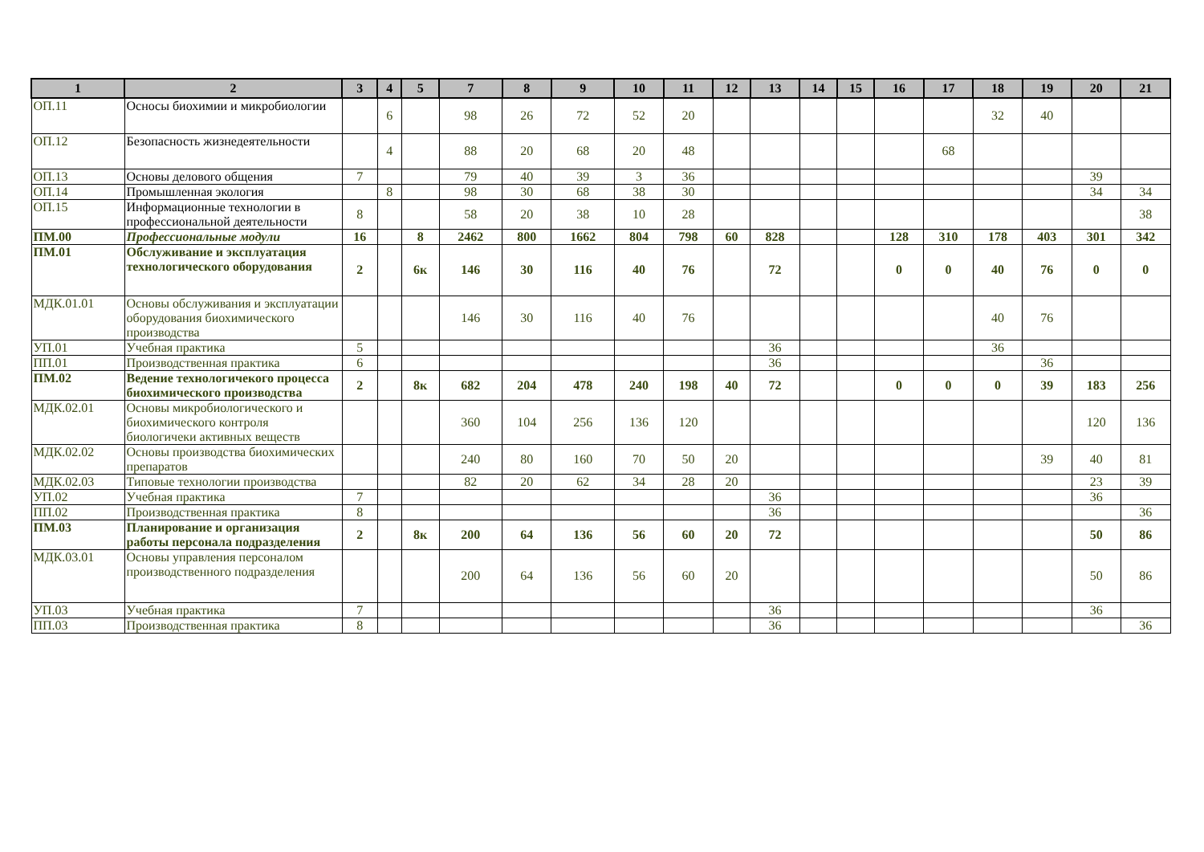| 1 | 2 | 3 | 4 | 5 | 7 | 8 | 9 | 10 | 11 | 12 | 13 | 14 | 15 | 16 | 17 | 18 | 19 | 20 | 21 |
| --- | --- | --- | --- | --- | --- | --- | --- | --- | --- | --- | --- | --- | --- | --- | --- | --- | --- | --- | --- |
| ОП.11 | Осносы биохимии и микробиологии | | 6 | | 98 | 26 | 72 | 52 | 20 | | | | | | | 32 | 40 | | |
| ОП.12 | Безопасность жизнедеятельности | | 4 | | 88 | 20 | 68 | 20 | 48 | | | | | | 68 | | | | |
| ОП.13 | Основы делового общения | 7 | | | 79 | 40 | 39 | 3 | 36 | | | | | | | | | 39 | |
| ОП.14 | Промышленная экология | | 8 | | 98 | 30 | 68 | 38 | 30 | | | | | | | | | 34 | 34 |
| ОП.15 | Информационные технологии в профессиональной деятельности | 8 | | | 58 | 20 | 38 | 10 | 28 | | | | | | | | | | 38 |
| ПМ.00 | Профессиональные модули | 16 | | 8 | 2462 | 800 | 1662 | 804 | 798 | 60 | 828 | | | 128 | 310 | 178 | 403 | 301 | 342 |
| ПМ.01 | Обслуживание и эксплуатация технологического оборудования | 2 | | 6к | 146 | 30 | 116 | 40 | 76 | | 72 | | | 0 | 0 | 40 | 76 | 0 | 0 |
| МДК.01.01 | Основы обслуживания и эксплуатации оборудования биохимического производства | | | | 146 | 30 | 116 | 40 | 76 | | | | | | | 40 | 76 | | |
| УП.01 | Учебная практика | 5 | | | | | | | | | 36 | | | | | 36 | | | |
| ПП.01 | Производственная практика | 6 | | | | | | | | | 36 | | | | | | 36 | | |
| ПМ.02 | Ведение технологичекого процесса биохимического производства | 2 | | 8к | 682 | 204 | 478 | 240 | 198 | 40 | 72 | | | 0 | 0 | 0 | 39 | 183 | 256 |
| МДК.02.01 | Основы микробиологического и биохимического контроля биологичеки активных веществ | | | | 360 | 104 | 256 | 136 | 120 | | | | | | | | | 120 | 136 |
| МДК.02.02 | Основы производства биохимических препаратов | | | | 240 | 80 | 160 | 70 | 50 | 20 | | | | | | | 39 | 40 | 81 |
| МДК.02.03 | Типовые технологии производства | | | | 82 | 20 | 62 | 34 | 28 | 20 | | | | | | | | 23 | 39 |
| УП.02 | Учебная практика | 7 | | | | | | | | | 36 | | | | | | | 36 | |
| ПП.02 | Производственная практика | 8 | | | | | | | | | 36 | | | | | | | | 36 |
| ПМ.03 | Планирование и организация работы персонала подразделения | 2 | | 8к | 200 | 64 | 136 | 56 | 60 | 20 | 72 | | | | | | | 50 | 86 |
| МДК.03.01 | Основы управления персоналом производственного подразделения | | | | 200 | 64 | 136 | 56 | 60 | 20 | | | | | | | | 50 | 86 |
| УП.03 | Учебная практика | 7 | | | | | | | | | 36 | | | | | | | 36 | |
| ПП.03 | Производственная практика | 8 | | | | | | | | | 36 | | | | | | | | 36 |